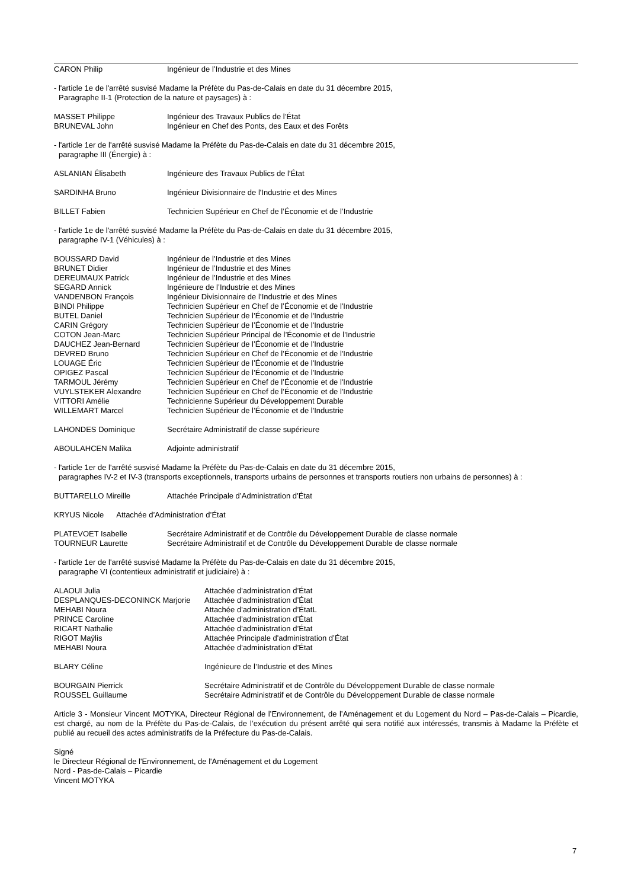CARON Philip Ingénieur de l’Industrie et des Mines
- l'article 1e de l'arrêté susvisé Madame la Préfète du Pas-de-Calais en date du 31 décembre 2015,
Paragraphe II-1 (Protection de la nature et paysages) à :
MASSET Philippe Ingénieur des Travaux Publics de l’État
BRUNEVAL John Ingénieur en Chef des Ponts, des Eaux et des Forêts
- l'article 1er de l'arrêté susvisé Madame la Préfète du Pas-de-Calais en date du 31 décembre 2015,
paragraphe III (Énergie) à :
ASLANIAN Élisabeth Ingénieure des Travaux Publics de l'État
SARDINHA Bruno Ingénieur Divisionnaire de l'Industrie et des Mines
BILLET Fabien Technicien Supérieur en Chef de l’Économie et de l’Industrie
- l'article 1e de l'arrêté susvisé Madame la Préfète du Pas-de-Calais en date du 31 décembre 2015,
paragraphe IV-1 (Véhicules) à :
BOUSSARD David Ingénieur de l’Industrie et des Mines
BRUNET Didier Ingénieur de l’Industrie et des Mines
DEREUMAUX Patrick Ingénieur de l’Industrie et des Mines
SEGARD Annick Ingénieure de l’Industrie et des Mines
VANDENBON François Ingénieur Divisionnaire de l’Industrie et des Mines
BINDI Philippe Technicien Supérieur en Chef de l’Économie et de l'Industrie
BUTEL Daniel Technicien Supérieur de l’Économie et de l'Industrie
CARIN Grégory Technicien Supérieur de l’Économie et de l'Industrie
COTON Jean-Marc Technicien Supérieur Principal de l’Économie et de l'Industrie
DAUCHEZ Jean-Bernard Technicien Supérieur de l’Économie et de l'Industrie
DEVRED Bruno Technicien Supérieur en Chef de l’Économie et de l'Industrie
LOUAGE Éric Technicien Supérieur de l’Économie et de l'Industrie
OPIGEZ Pascal Technicien Supérieur de l’Économie et de l'Industrie
TARMOUL Jérémy Technicien Supérieur en Chef de l’Économie et de l'Industrie
VUYLSTEKER Alexandre Technicien Supérieur en Chef de l’Économie et de l'Industrie
VITTORI Amélie Technicienne Supérieur du Développement Durable
WILLEMART Marcel Technicien Supérieur de l’Économie et de l'Industrie
LAHONDES Dominique Secrétaire Administratif de classe supérieure
ABOULAHCEN Malika Adjointe administratif
- l'article 1er de l'arrêté susvisé Madame la Préfète du Pas-de-Calais en date du 31 décembre 2015,
paragraphes IV-2 et IV-3 (transports exceptionnels, transports urbains de personnes et transports routiers non urbains de personnes) à :
BUTTARELLO Mireille Attachée Principale d’Administration d’État
KRYUS Nicole Attachée d’Administration d’État
PLATEVOET Isabelle Secrétaire Administratif et de Contrôle du Développement Durable de classe normale
TOURNEUR Laurette Secrétaire Administratif et de Contrôle du Développement Durable de classe normale
- l'article 1er de l'arrêté susvisé Madame la Préfète du Pas-de-Calais en date du 31 décembre 2015,
paragraphe VI (contentieux administratif et judiciaire) à :
ALAOUI Julia Attachée d'administration d’État
DESPLANQUES-DECONINCK Marjorie Attachée d'administration d’État
MEHABI Noura Attachée d'administration d’ÉtatL
PRINCE Caroline Attachée d'administration d’État
RICART Nathalie Attachée d'administration d’État
RIGOT Maÿlis Attachée Principale d'administration d’État
MEHABI Noura Attachée d'administration d’État
BLARY Céline Ingénieure de l’Industrie et des Mines
BOURGAIN Pierrick Secrétaire Administratif et de Contrôle du Développement Durable de classe normale
ROUSSEL Guillaume Secrétaire Administratif et de Contrôle du Développement Durable de classe normale
Article 3 - Monsieur Vincent MOTYKA, Directeur Régional de l’Environnement, de l’Aménagement et du Logement du Nord – Pas-de-Calais – Picardie, est chargé, au nom de la Préfète du Pas-de-Calais, de l’exécution du présent arrêté qui sera notifié aux intéressés, transmis à Madame la Préfète et publié au recueil des actes administratifs de la Préfecture du Pas-de-Calais.
Signé
le Directeur Régional de l'Environnement, de l'Aménagement et du Logement
Nord - Pas-de-Calais – Picardie
Vincent MOTYKA
7